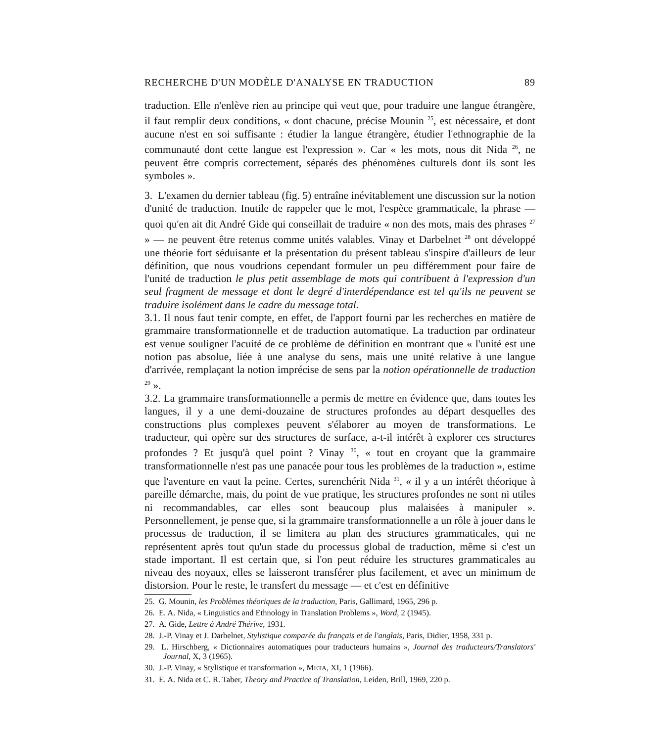RECHERCHE D'UN MODÈLE D'ANALYSE EN TRADUCTION 89
traduction. Elle n'enlève rien au principe qui veut que, pour traduire une langue étrangère, il faut remplir deux conditions, « dont chacune, précise Mounin <sup>25</sup>, est nécessaire, et dont aucune n'est en soi suffisante : étudier la langue étrangère, étudier l'ethnographie de la communauté dont cette langue est l'expression ». Car « les mots, nous dit Nida <sup>26</sup>, ne peuvent être compris correctement, séparés des phénomènes culturels dont ils sont les symboles ».
3. L'examen du dernier tableau (fig. 5) entraîne inévitablement une discussion sur la notion d'unité de traduction. Inutile de rappeler que le mot, l'espèce grammaticale, la phrase — quoi qu'en ait dit André Gide qui conseillait de traduire « non des mots, mais des phrases <sup>27</sup> » — ne peuvent être retenus comme unités valables. Vinay et Darbelnet <sup>28</sup> ont développé une théorie fort séduisante et la présentation du présent tableau s'inspire d'ailleurs de leur définition, que nous voudrions cependant formuler un peu différemment pour faire de l'unité de traduction le plus petit assemblage de mots qui contribuent à l'expression d'un seul fragment de message et dont le degré d'interdépendance est tel qu'ils ne peuvent se traduire isolément dans le cadre du message total.
3.1. Il nous faut tenir compte, en effet, de l'apport fourni par les recherches en matière de grammaire transformationnelle et de traduction automatique. La traduction par ordinateur est venue souligner l'acuité de ce problème de définition en montrant que « l'unité est une notion pas absolue, liée à une analyse du sens, mais une unité relative à une langue d'arrivée, remplaçant la notion imprécise de sens par la notion opérationnelle de traduction <sup>29</sup> ».
3.2. La grammaire transformationnelle a permis de mettre en évidence que, dans toutes les langues, il y a une demi-douzaine de structures profondes au départ desquelles des constructions plus complexes peuvent s'élaborer au moyen de transformations. Le traducteur, qui opère sur des structures de surface, a-t-il intérêt à explorer ces structures profondes ? Et jusqu'à quel point ? Vinay <sup>30</sup>, « tout en croyant que la grammaire transformationnelle n'est pas une panacée pour tous les problèmes de la traduction », estime que l'aventure en vaut la peine. Certes, surenchérit Nida <sup>31</sup>, « il y a un intérêt théorique à pareille démarche, mais, du point de vue pratique, les structures profondes ne sont ni utiles ni recommandables, car elles sont beaucoup plus malaisées à manipuler ». Personnellement, je pense que, si la grammaire transformationnelle a un rôle à jouer dans le processus de traduction, il se limitera au plan des structures grammaticales, qui ne représentent après tout qu'un stade du processus global de traduction, même si c'est un stade important. Il est certain que, si l'on peut réduire les structures grammaticales au niveau des noyaux, elles se laisseront transférer plus facilement, et avec un minimum de distorsion. Pour le reste, le transfert du message — et c'est en définitive
25. G. Mounin, les Problèmes théoriques de la traduction, Paris, Gallimard, 1965, 296 p.
26. E. A. Nida, « Linguistics and Ethnology in Translation Problems », Word, 2 (1945).
27. A. Gide, Lettre à André Thérive, 1931.
28. J.-P. Vinay et J. Darbelnet, Stylistique comparée du français et de l'anglais, Paris, Didier, 1958, 331 p.
29. L. Hirschberg, « Dictionnaires automatiques pour traducteurs humains », Journal des traducteurs/Translators' Journal, X, 3 (1965).
30. J.-P. Vinay, « Stylistique et transformation », META, XI, 1 (1966).
31. E. A. Nida et C. R. Taber, Theory and Practice of Translation, Leiden, Brill, 1969, 220 p.